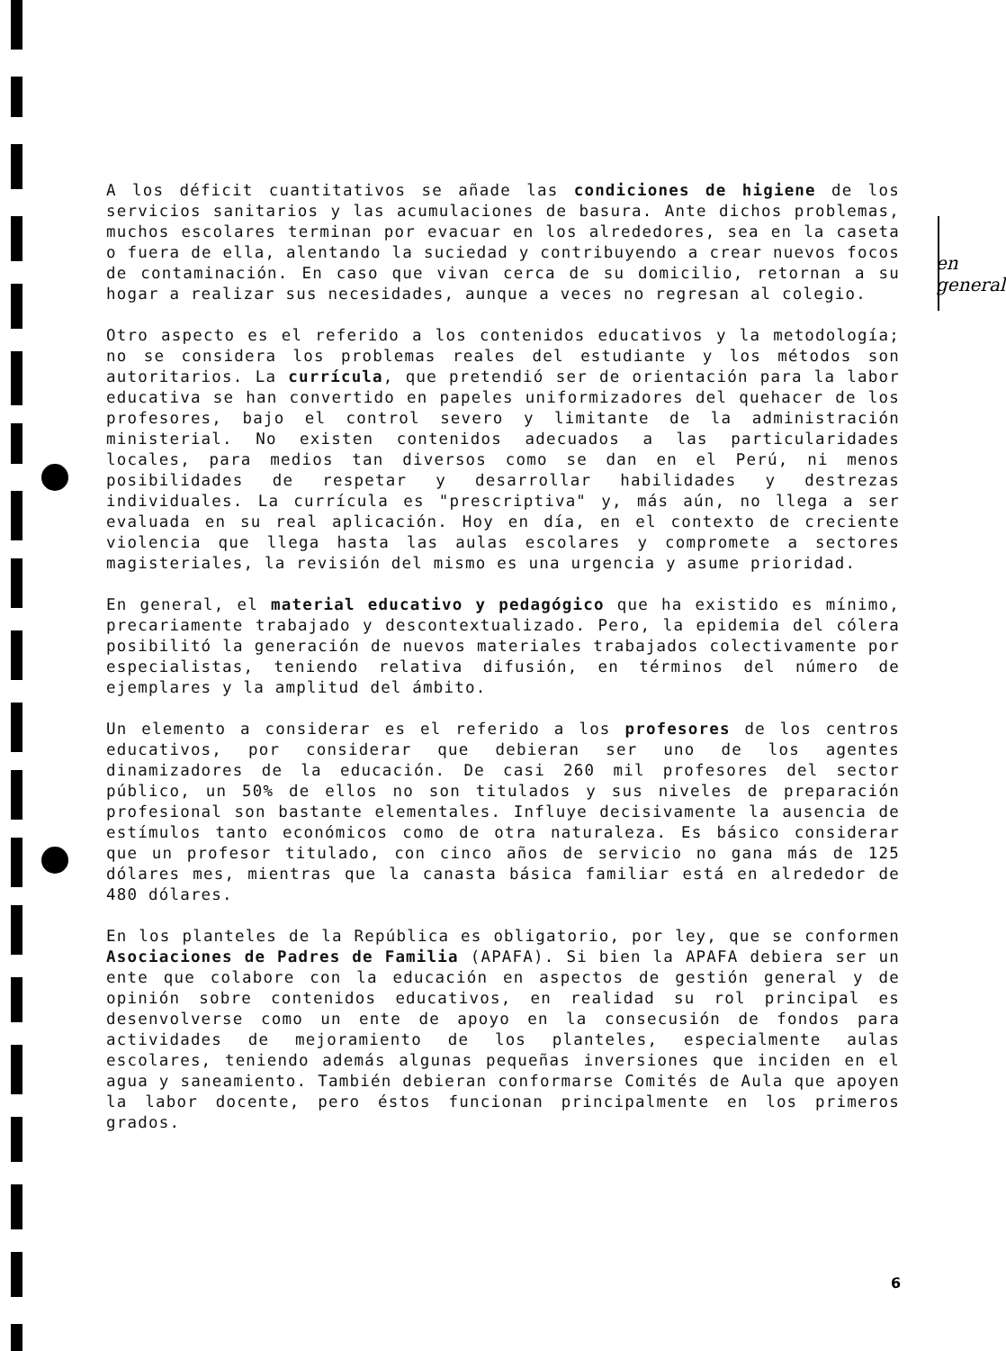en general
A los déficit cuantitativos se añade las condiciones de higiene de los servicios sanitarios y las acumulaciones de basura. Ante dichos problemas, muchos escolares terminan por evacuar en los alrededores, sea en la caseta o fuera de ella, alentando la suciedad y contribuyendo a crear nuevos focos de contaminación. En caso que vivan cerca de su domicilio, retornan a su hogar a realizar sus necesidades, aunque a veces no regresan al colegio.
Otro aspecto es el referido a los contenidos educativos y la metodología; no se considera los problemas reales del estudiante y los métodos son autoritarios. La currícula, que pretendió ser de orientación para la labor educativa se han convertido en papeles uniformizadores del quehacer de los profesores, bajo el control severo y limitante de la administración ministerial. No existen contenidos adecuados a las particularidades locales, para medios tan diversos como se dan en el Perú, ni menos posibilidades de respetar y desarrollar habilidades y destrezas individuales. La currícula es "prescriptiva" y, más aún, no llega a ser evaluada en su real aplicación. Hoy en día, en el contexto de creciente violencia que llega hasta las aulas escolares y compromete a sectores magisteriales, la revisión del mismo es una urgencia y asume prioridad.
En general, el material educativo y pedagógico que ha existido es mínimo, precariamente trabajado y descontextualizado. Pero, la epidemia del cólera posibilitó la generación de nuevos materiales trabajados colectivamente por especialistas, teniendo relativa difusión, en términos del número de ejemplares y la amplitud del ámbito.
Un elemento a considerar es el referido a los profesores de los centros educativos, por considerar que debieran ser uno de los agentes dinamizadores de la educación. De casi 260 mil profesores del sector público, un 50% de ellos no son titulados y sus niveles de preparación profesional son bastante elementales. Influye decisivamente la ausencia de estímulos tanto económicos como de otra naturaleza. Es básico considerar que un profesor titulado, con cinco años de servicio no gana más de 125 dólares mes, mientras que la canasta básica familiar está en alrededor de 480 dólares.
En los planteles de la República es obligatorio, por ley, que se conformen Asociaciones de Padres de Familia (APAFA). Si bien la APAFA debiera ser un ente que colabore con la educación en aspectos de gestión general y de opinión sobre contenidos educativos, en realidad su rol principal es desenvolverse como un ente de apoyo en la consecusión de fondos para actividades de mejoramiento de los planteles, especialmente aulas escolares, teniendo además algunas pequeñas inversiones que inciden en el agua y saneamiento. También debieran conformarse Comités de Aula que apoyen la labor docente, pero éstos funcionan principalmente en los primeros grados.
6